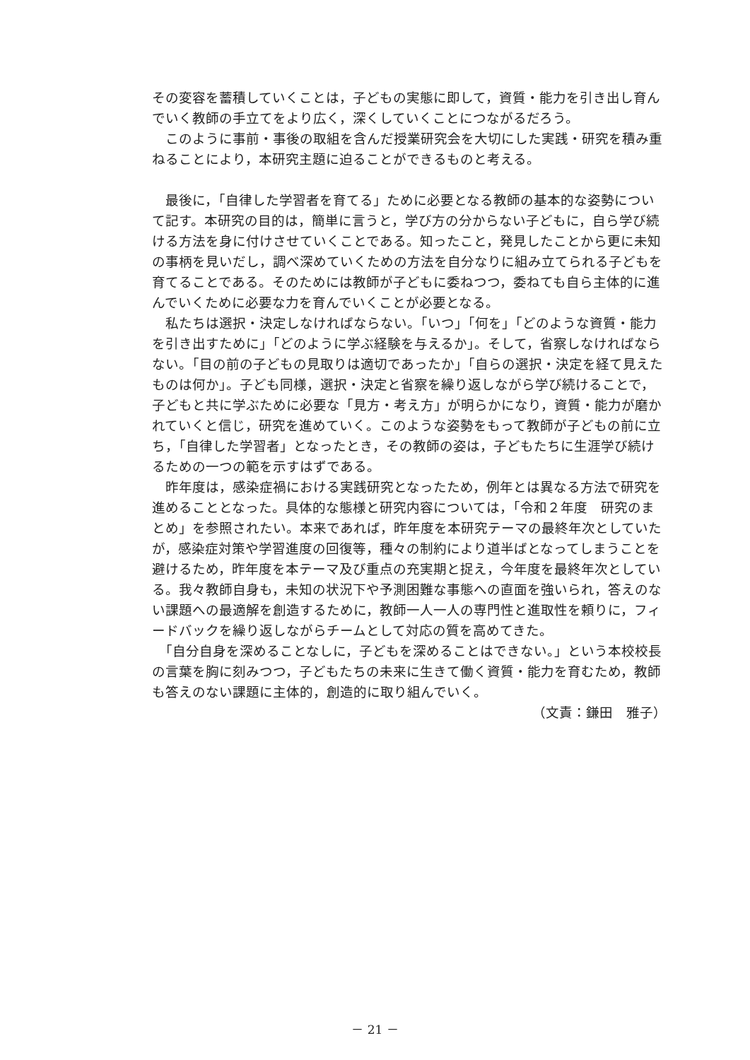その変容を蓄積していくことは，子どもの実態に即して，資質・能力を引き出し育んでいく教師の手立てをより広く，深くしていくことにつながるだろう。
　このように事前・事後の取組を含んだ授業研究会を大切にした実践・研究を積み重ねることにより，本研究主題に迫ることができるものと考える。
　最後に，「自律した学習者を育てる」ために必要となる教師の基本的な姿勢について記す。本研究の目的は，簡単に言うと，学び方の分からない子どもに，自ら学び続ける方法を身に付けさせていくことである。知ったこと，発見したことから更に未知の事柄を見いだし，調べ深めていくための方法を自分なりに組み立てられる子どもを育てることである。そのためには教師が子どもに委ねつつ，委ねても自ら主体的に進んでいくために必要な力を育んでいくことが必要となる。
　私たちは選択・決定しなければならない。「いつ」「何を」「どのような資質・能力を引き出すために」「どのように学ぶ経験を与えるか」。そして，省察しなければならない。「目の前の子どもの見取りは適切であったか」「自らの選択・決定を経て見えたものは何か」。子ども同様，選択・決定と省察を繰り返しながら学び続けることで，子どもと共に学ぶために必要な「見方・考え方」が明らかになり，資質・能力が磨かれていくと信じ，研究を進めていく。このような姿勢をもって教師が子どもの前に立ち，「自律した学習者」となったとき，その教師の姿は，子どもたちに生涯学び続けるための一つの範を示すはずである。
　昨年度は，感染症禍における実践研究となったため，例年とは異なる方法で研究を進めることとなった。具体的な態様と研究内容については，「令和２年度　研究のまとめ」を参照されたい。本来であれば，昨年度を本研究テーマの最終年次としていたが，感染症対策や学習進度の回復等，種々の制約により道半ばとなってしまうことを避けるため，昨年度を本テーマ及び重点の充実期と捉え，今年度を最終年次としている。我々教師自身も，未知の状況下や予測困難な事態への直面を強いられ，答えのない課題への最適解を創造するために，教師一人一人の専門性と進取性を頼りに，フィードバックを繰り返しながらチームとして対応の質を高めてきた。
　「自分自身を深めることなしに，子どもを深めることはできない。」という本校校長の言葉を胸に刻みつつ，子どもたちの未来に生きて働く資質・能力を育むため，教師も答えのない課題に主体的，創造的に取り組んでいく。
（文責：鎌田　雅子）
－ 21 －